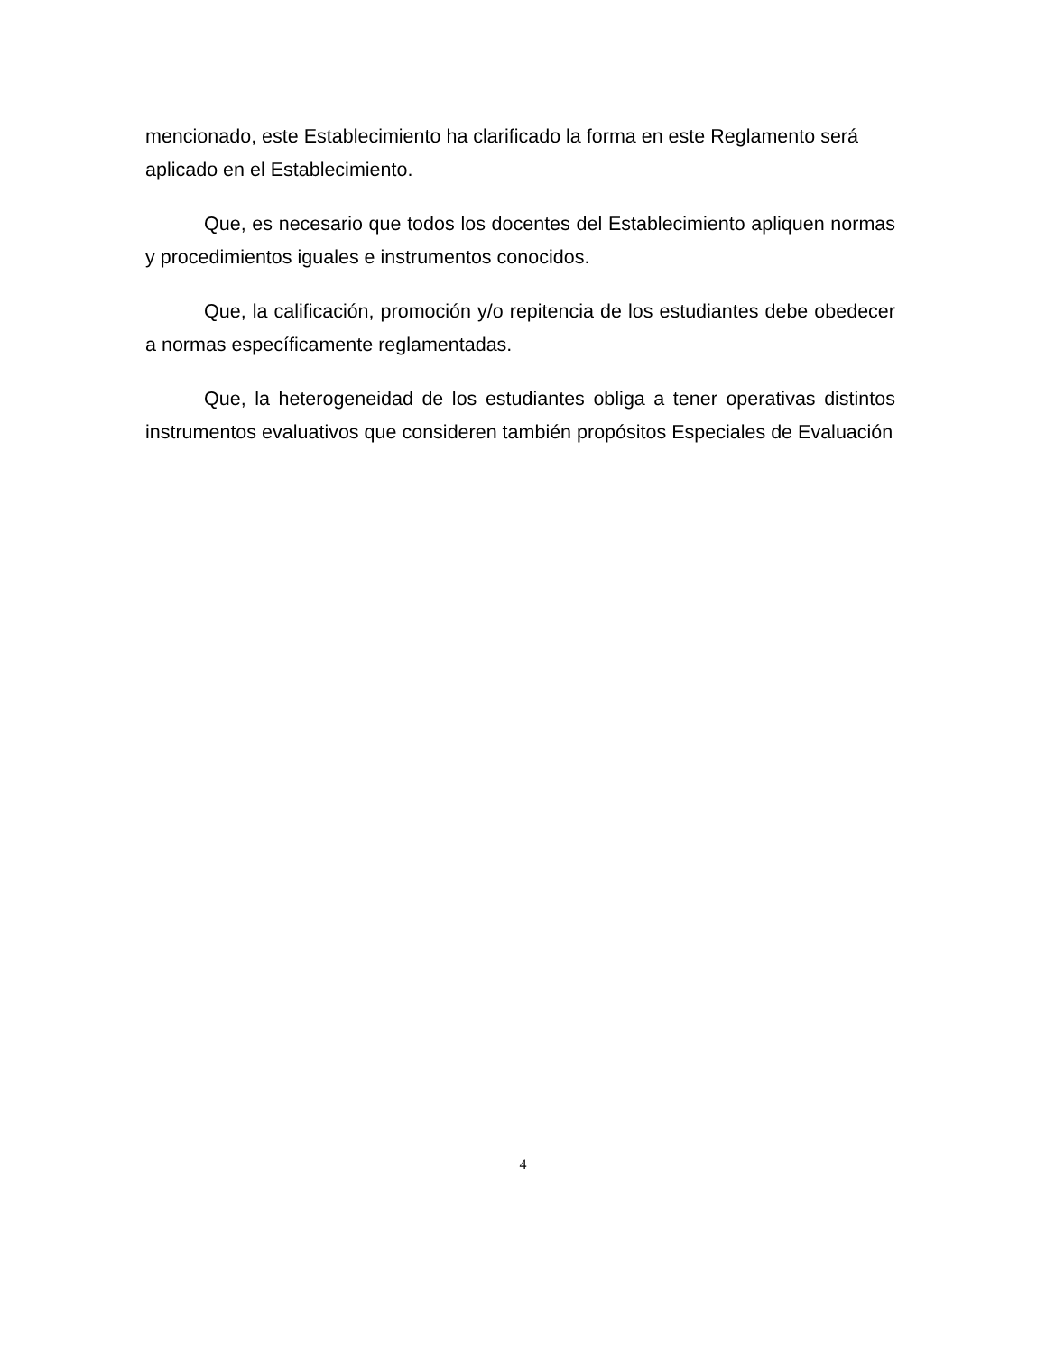mencionado, este Establecimiento ha clarificado la forma en este Reglamento será aplicado en el Establecimiento.
Que, es necesario que todos los docentes del Establecimiento apliquen normas y procedimientos iguales e instrumentos conocidos.
Que, la calificación, promoción y/o repitencia de los estudiantes debe obedecer a normas específicamente reglamentadas.
Que, la heterogeneidad de los estudiantes obliga a tener operativas distintos instrumentos evaluativos que consideren también propósitos Especiales de Evaluación
4